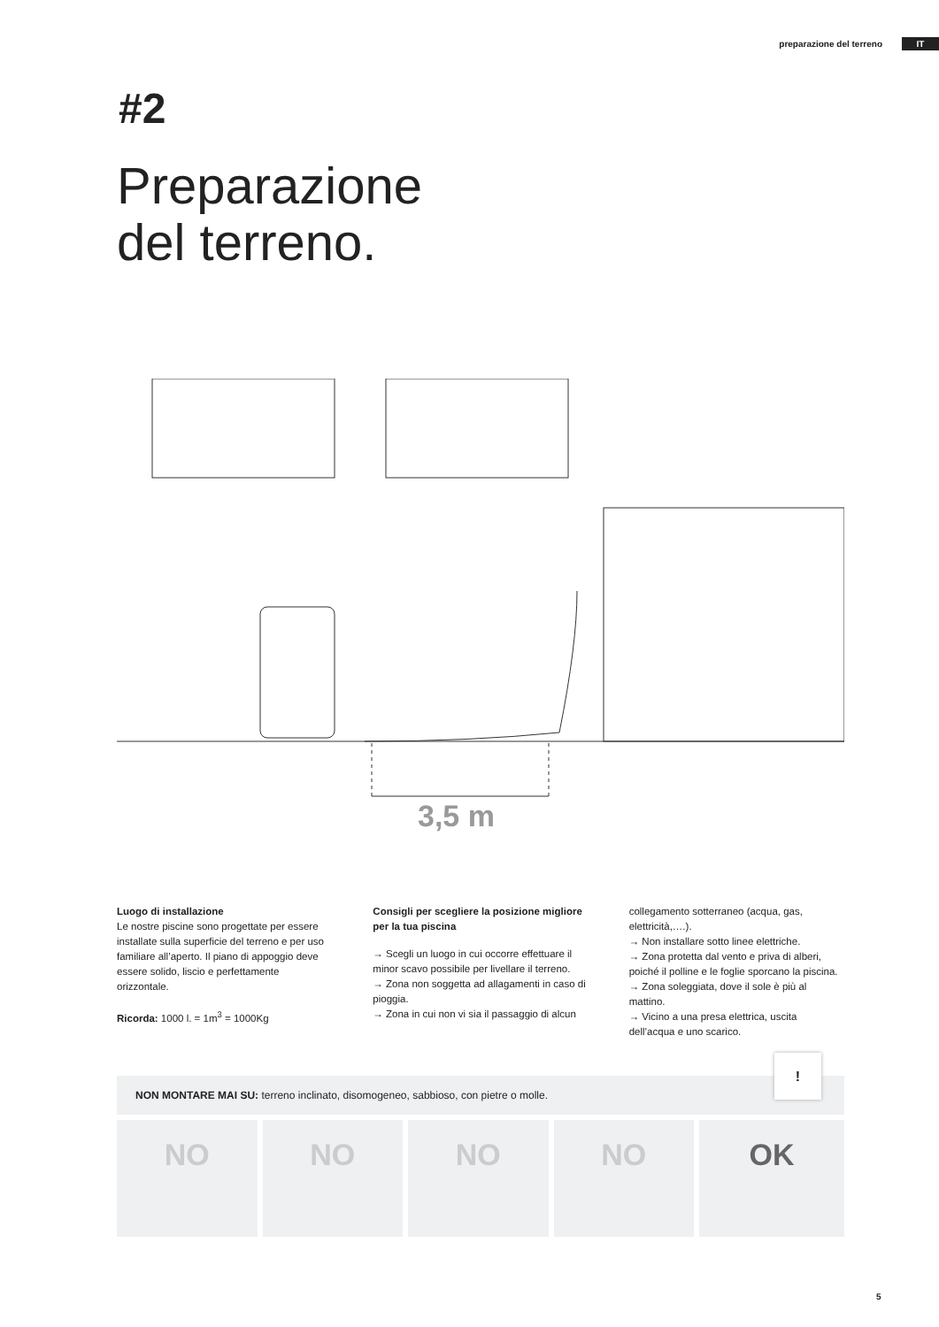preparazione del terreno IT
#2
Preparazione
del terreno.
3,5 m
Luogo di installazione
Le nostre piscine sono progettate per essere installate sulla superficie del terreno e per uso familiare all’aperto. Il piano di appoggio deve essere solido, liscio e perfettamente orizzontale.
Ricorda: 1000 l. = 1m<sup>3</sup> = 1000Kg
Consigli per scegliere la posizione migliore per la tua piscina
→ Scegli un luogo in cui occorre effettuare il minor scavo possibile per livellare il terreno.
→ Zona non soggetta ad allagamenti in caso di pioggia.
→ Zona in cui non vi sia il passaggio di alcun
collegamento sotterraneo (acqua, gas, elettricità,….).
→ Non installare sotto linee elettriche.
→ Zona protetta dal vento e priva di alberi, poiché il polline e le foglie sporcano la piscina.
→ Zona soleggiata, dove il sole è più al mattino.
→ Vicino a una presa elettrica, uscita dell’acqua e uno scarico.
NON MONTARE MAI SU: terreno inclinato, disomogeneo, sabbioso, con pietre o molle.
!
NO NO NO NO OK
5